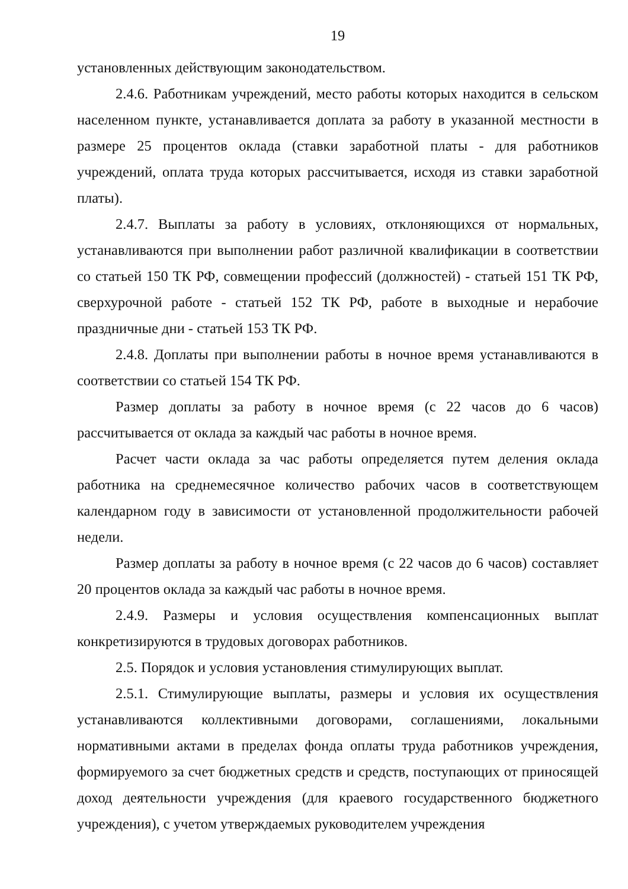19
установленных действующим законодательством.
2.4.6. Работникам учреждений, место работы которых находится в сельском населенном пункте, устанавливается доплата за работу в указанной местности в размере 25 процентов оклада (ставки заработной платы - для работников учреждений, оплата труда которых рассчитывается, исходя из ставки заработной платы).
2.4.7. Выплаты за работу в условиях, отклоняющихся от нормальных, устанавливаются при выполнении работ различной квалификации в соответствии со статьей 150 ТК РФ, совмещении профессий (должностей) - статьей 151 ТК РФ, сверхурочной работе - статьей 152 ТК РФ, работе в выходные и нерабочие праздничные дни - статьей 153 ТК РФ.
2.4.8. Доплаты при выполнении работы в ночное время устанавливаются в соответствии со статьей 154 ТК РФ.
Размер доплаты за работу в ночное время (с 22 часов до 6 часов) рассчитывается от оклада за каждый час работы в ночное время.
Расчет части оклада за час работы определяется путем деления оклада работника на среднемесячное количество рабочих часов в соответствующем календарном году в зависимости от установленной продолжительности рабочей недели.
Размер доплаты за работу в ночное время (с 22 часов до 6 часов) составляет 20 процентов оклада за каждый час работы в ночное время.
2.4.9. Размеры и условия осуществления компенсационных выплат конкретизируются в трудовых договорах работников.
2.5. Порядок и условия установления стимулирующих выплат.
2.5.1. Стимулирующие выплаты, размеры и условия их осуществления устанавливаются коллективными договорами, соглашениями, локальными нормативными актами в пределах фонда оплаты труда работников учреждения, формируемого за счет бюджетных средств и средств, поступающих от приносящей доход деятельности учреждения (для краевого государственного бюджетного учреждения), с учетом утверждаемых руководителем учреждения